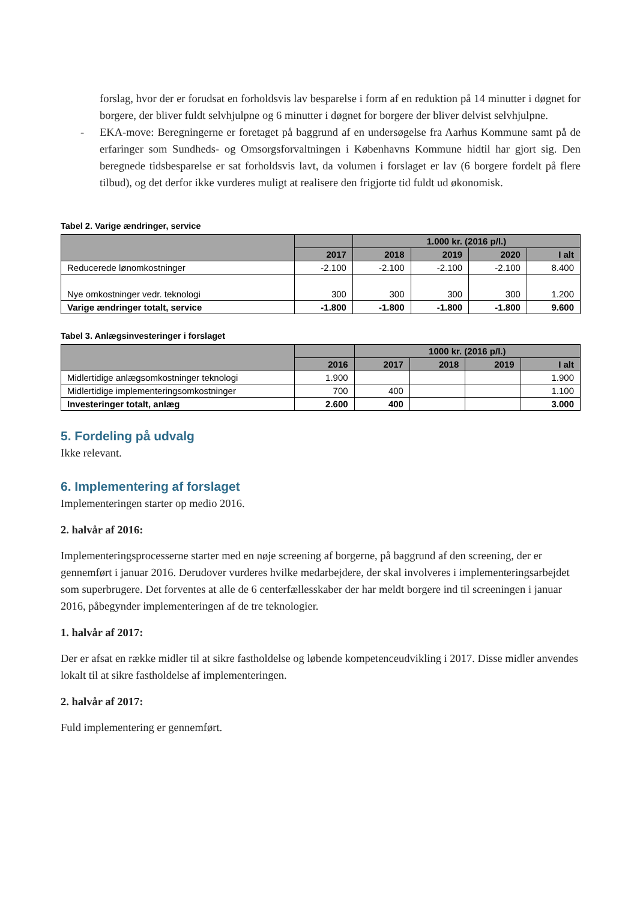forslag, hvor der er forudsat en forholdsvis lav besparelse i form af en reduktion på 14 minutter i døgnet for borgere, der bliver fuldt selvhjulpne og 6 minutter i døgnet for borgere der bliver delvist selvhjulpne.
- EKA-move: Beregningerne er foretaget på baggrund af en undersøgelse fra Aarhus Kommune samt på de erfaringer som Sundheds- og Omsorgsforvaltningen i Københavns Kommune hidtil har gjort sig. Den beregnede tidsbesparelse er sat forholdsvis lavt, da volumen i forslaget er lav (6 borgere fordelt på flere tilbud), og det derfor ikke vurderes muligt at realisere den frigjorte tid fuldt ud økonomisk.
Tabel 2. Varige ændringer, service
| | | 1.000 kr. (2016 p/l.) | | | |
| --- | --- | --- | --- | --- | --- |
| | 2017 | 2018 | 2019 | 2020 | I alt |
| Reducerede lønomkostninger | -2.100 | -2.100 | -2.100 | -2.100 | 8.400 |
| Nye omkostninger vedr. teknologi | 300 | 300 | 300 | 300 | 1.200 |
| Varige ændringer totalt, service | -1.800 | -1.800 | -1.800 | -1.800 | 9.600 |
Tabel 3. Anlægsinvesteringer i forslaget
| | | 1000 kr. (2016 p/l.) | | | |
| --- | --- | --- | --- | --- | --- |
| | 2016 | 2017 | 2018 | 2019 | I alt |
| Midlertidige anlægsomkostninger teknologi | 1.900 | | | | 1.900 |
| Midlertidige implementeringsomkostninger | 700 | 400 | | | 1.100 |
| Investeringer totalt, anlæg | 2.600 | 400 | | | 3.000 |
5. Fordeling på udvalg
Ikke relevant.
6. Implementering af forslaget
Implementeringen starter op medio 2016.
2. halvår af 2016:
Implementeringsprocesserne starter med en nøje screening af borgerne, på baggrund af den screening, der er gennemført i januar 2016. Derudover vurderes hvilke medarbejdere, der skal involveres i implementeringsarbejdet som superbrugere. Det forventes at alle de 6 centerfællesskaber der har meldt borgere ind til screeningen i januar 2016, påbegynder implementeringen af de tre teknologier.
1. halvår af 2017:
Der er afsat en række midler til at sikre fastholdelse og løbende kompetenceudvikling i 2017. Disse midler anvendes lokalt til at sikre fastholdelse af implementeringen.
2. halvår af 2017:
Fuld implementering er gennemført.